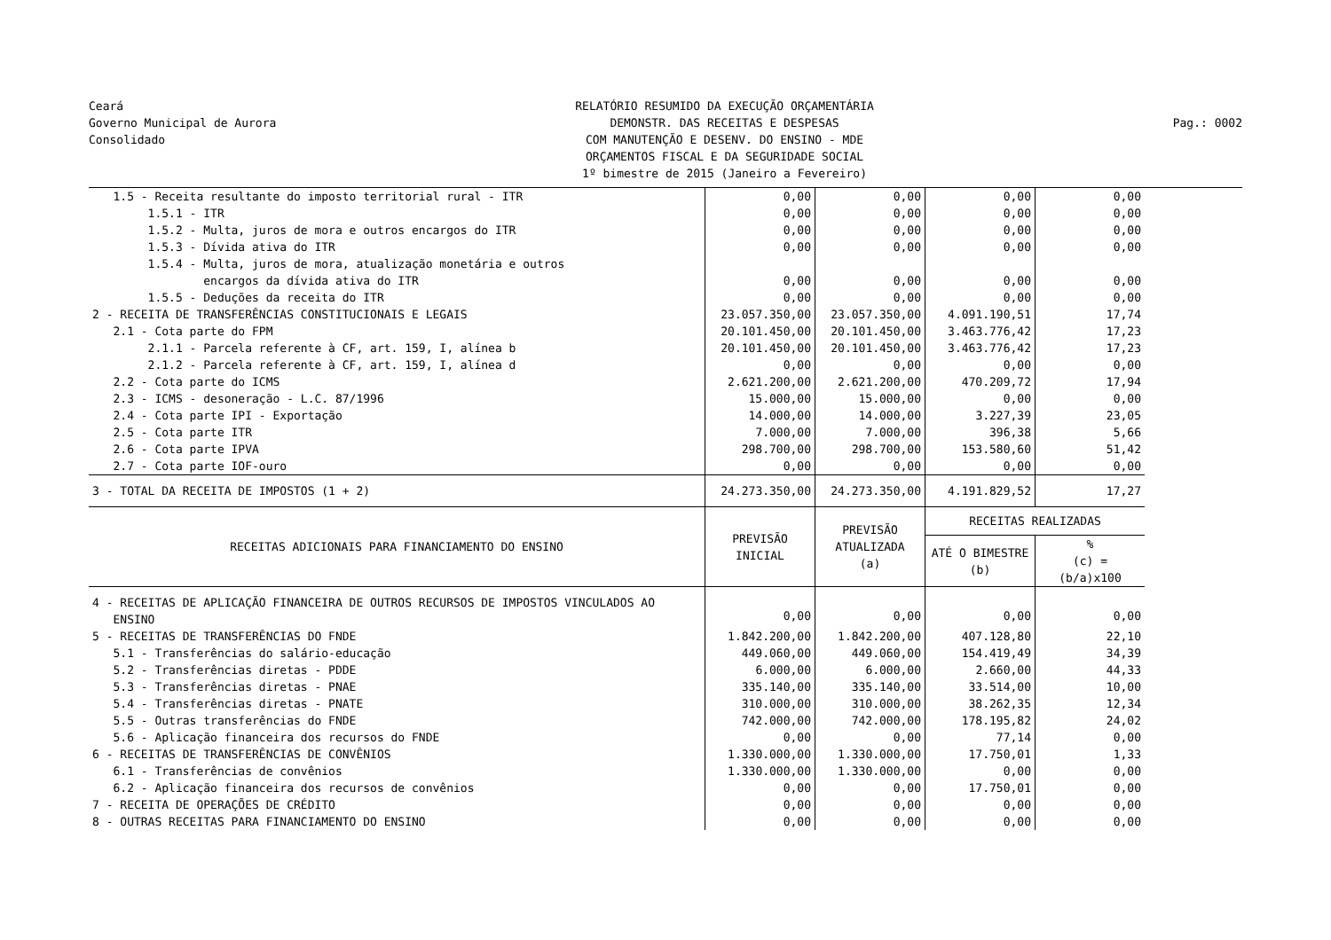Ceará
Governo Municipal de Aurora
Consolidado
RELATÓRIO RESUMIDO DA EXECUÇÃO ORÇAMENTÁRIA
DEMONSTR. DAS RECEITAS E DESPESAS
COM MANUTENÇÃO E DESENV. DO ENSINO - MDE
ORÇAMENTOS FISCAL E DA SEGURIDADE SOCIAL
1º bimestre de 2015 (Janeiro a Fevereiro)
Pag.: 0002
| 1.5 - Receita resultante do imposto territorial rural - ITR | 0,00 | 0,00 | 0,00 | 0,00 |
| 1.5.1 - ITR | 0,00 | 0,00 | 0,00 | 0,00 |
| 1.5.2 - Multa, juros de mora e outros encargos do ITR | 0,00 | 0,00 | 0,00 | 0,00 |
| 1.5.3 - Dívida ativa do ITR | 0,00 | 0,00 | 0,00 | 0,00 |
| 1.5.4 - Multa, juros de mora, atualização monetária e outros encargos da dívida ativa do ITR | 0,00 | 0,00 | 0,00 | 0,00 |
| 1.5.5 - Deduções da receita do ITR | 0,00 | 0,00 | 0,00 | 0,00 |
| 2 - RECEITA DE TRANSFERÊNCIAS CONSTITUCIONAIS E LEGAIS | 23.057.350,00 | 23.057.350,00 | 4.091.190,51 | 17,74 |
| 2.1 - Cota parte do FPM | 20.101.450,00 | 20.101.450,00 | 3.463.776,42 | 17,23 |
| 2.1.1 - Parcela referente à CF, art. 159, I, alínea b | 20.101.450,00 | 20.101.450,00 | 3.463.776,42 | 17,23 |
| 2.1.2 - Parcela referente à CF, art. 159, I, alínea d | 0,00 | 0,00 | 0,00 | 0,00 |
| 2.2 - Cota parte do ICMS | 2.621.200,00 | 2.621.200,00 | 470.209,72 | 17,94 |
| 2.3 - ICMS - desoneração - L.C. 87/1996 | 15.000,00 | 15.000,00 | 0,00 | 0,00 |
| 2.4 - Cota parte IPI - Exportação | 14.000,00 | 14.000,00 | 3.227,39 | 23,05 |
| 2.5 - Cota parte ITR | 7.000,00 | 7.000,00 | 396,38 | 5,66 |
| 2.6 - Cota parte IPVA | 298.700,00 | 298.700,00 | 153.580,60 | 51,42 |
| 2.7 - Cota parte IOF-ouro | 0,00 | 0,00 | 0,00 | 0,00 |
| 3 - TOTAL DA RECEITA DE IMPOSTOS (1 + 2) | 24.273.350,00 | 24.273.350,00 | 4.191.829,52 | 17,27 |
| RECEITAS ADICIONAIS PARA FINANCIAMENTO DO ENSINO | PREVISÃO INICIAL | PREVISÃO ATUALIZADA (a) | RECEITAS REALIZADAS | |
| | | | ATÉ O BIMESTRE (b) | % (c) = (b/a)x100 |
| 4 - RECEITAS DE APLICAÇÃO FINANCEIRA DE OUTROS RECURSOS DE IMPOSTOS VINCULADOS AO ENSINO | 0,00 | 0,00 | 0,00 | 0,00 |
| 5 - RECEITAS DE TRANSFERÊNCIAS DO FNDE | 1.842.200,00 | 1.842.200,00 | 407.128,80 | 22,10 |
| 5.1 - Transferências do salário-educação | 449.060,00 | 449.060,00 | 154.419,49 | 34,39 |
| 5.2 - Transferências diretas - PDDE | 6.000,00 | 6.000,00 | 2.660,00 | 44,33 |
| 5.3 - Transferências diretas - PNAE | 335.140,00 | 335.140,00 | 33.514,00 | 10,00 |
| 5.4 - Transferências diretas - PNATE | 310.000,00 | 310.000,00 | 38.262,35 | 12,34 |
| 5.5 - Outras transferências do FNDE | 742.000,00 | 742.000,00 | 178.195,82 | 24,02 |
| 5.6 - Aplicação financeira dos recursos do FNDE | 0,00 | 0,00 | 77,14 | 0,00 |
| 6 - RECEITAS DE TRANSFERÊNCIAS DE CONVÊNIOS | 1.330.000,00 | 1.330.000,00 | 17.750,01 | 1,33 |
| 6.1 - Transferências de convênios | 1.330.000,00 | 1.330.000,00 | 0,00 | 0,00 |
| 6.2 - Aplicação financeira dos recursos de convênios | 0,00 | 0,00 | 17.750,01 | 0,00 |
| 7 - RECEITA DE OPERAÇÕES DE CRÉDITO | 0,00 | 0,00 | 0,00 | 0,00 |
| 8 - OUTRAS RECEITAS PARA FINANCIAMENTO DO ENSINO | 0,00 | 0,00 | 0,00 | 0,00 |